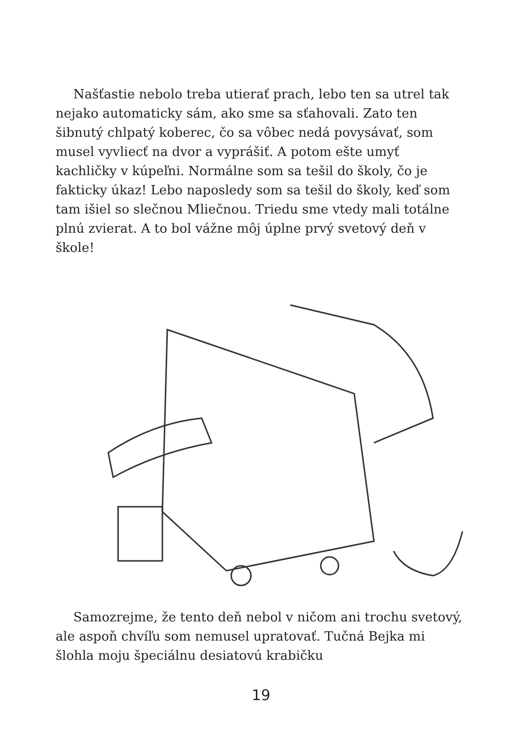Našťastie nebolo treba utierať prach, lebo ten sa utrel tak nejako automaticky sám, ako sme sa sťahovali. Zato ten šibnutý chlpatý koberec, čo sa vôbec nedá povysávať, som musel vyvliecť na dvor a vyprášiť. A potom ešte umyť kachličky v kúpeľni. Normálne som sa tešil do školy, čo je fakticky úkaz! Lebo naposledy som sa tešil do školy, keď som tam išiel so slečnou Mliečnou. Triedu sme vtedy mali totálne plnú zvierat. A to bol vážne môj úplne prvý svetový deň v škole!
Samozrejme, že tento deň nebol v ničom ani trochu svetový, ale aspoň chvíľu som nemusel upratovať. Tučná Bejka mi šlohla moju špeciálnu desiatovú krabičku
19